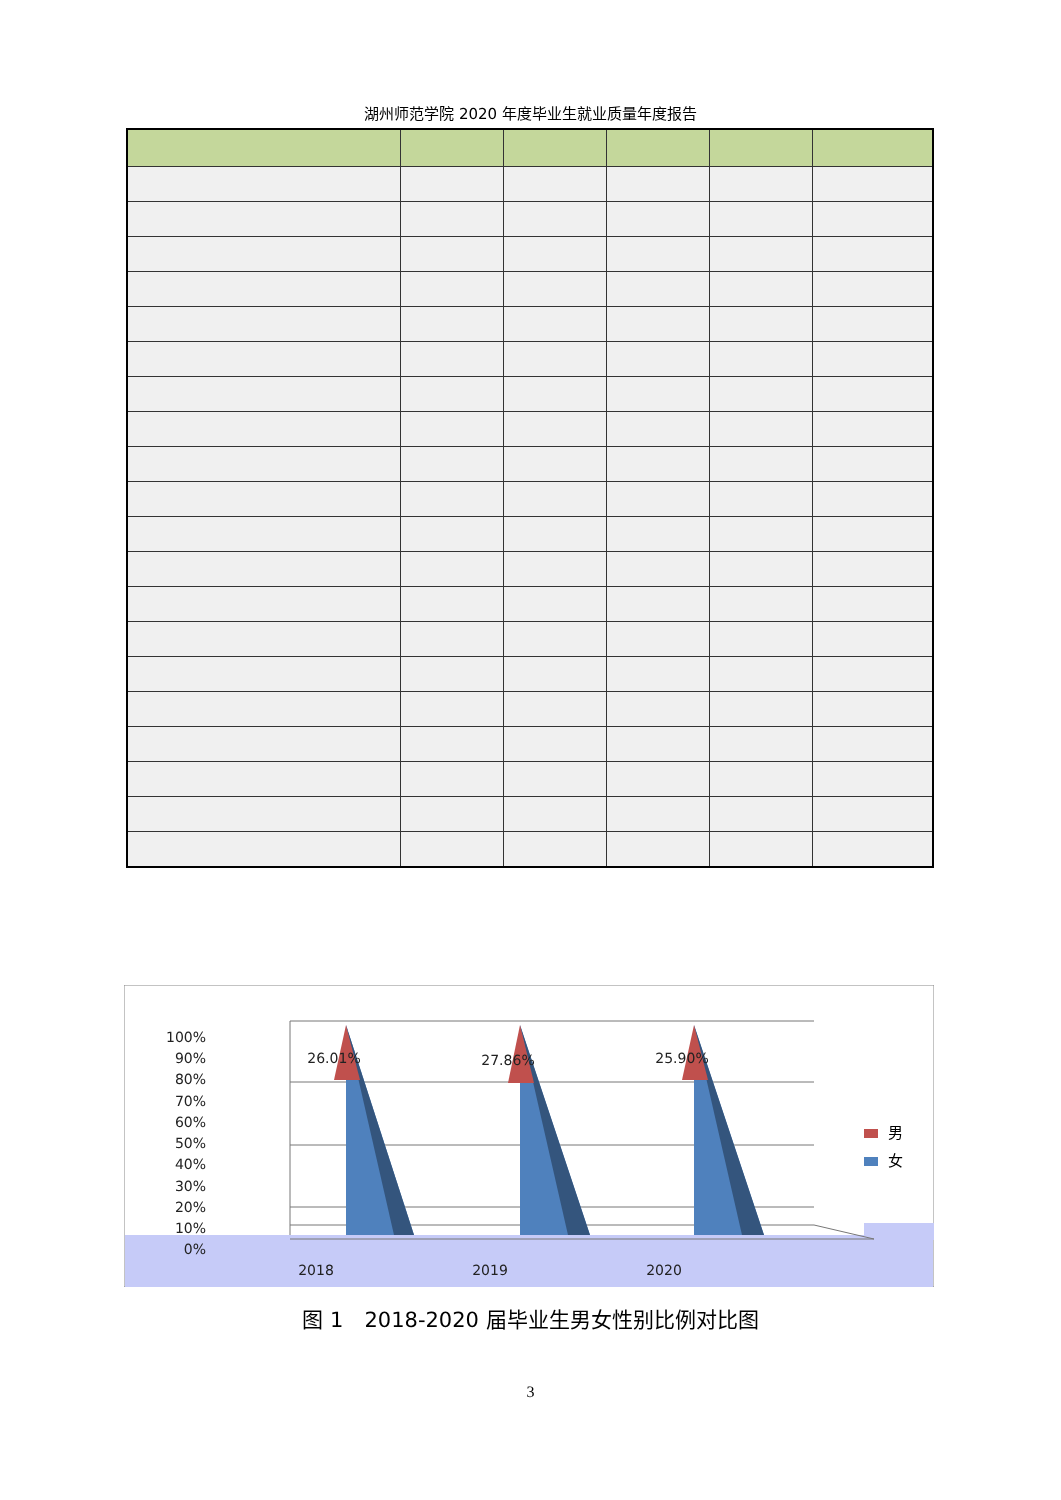湖州师范学院 2020 年度毕业生就业质量年度报告
100%
90%
80%
70%
60%
50%
40%
30%
20%
10%
0%
2018
2019
2020
26.01%
27.86%
25.90%
男
女
图 1　2018-2020 届毕业生男女性别比例对比图
3